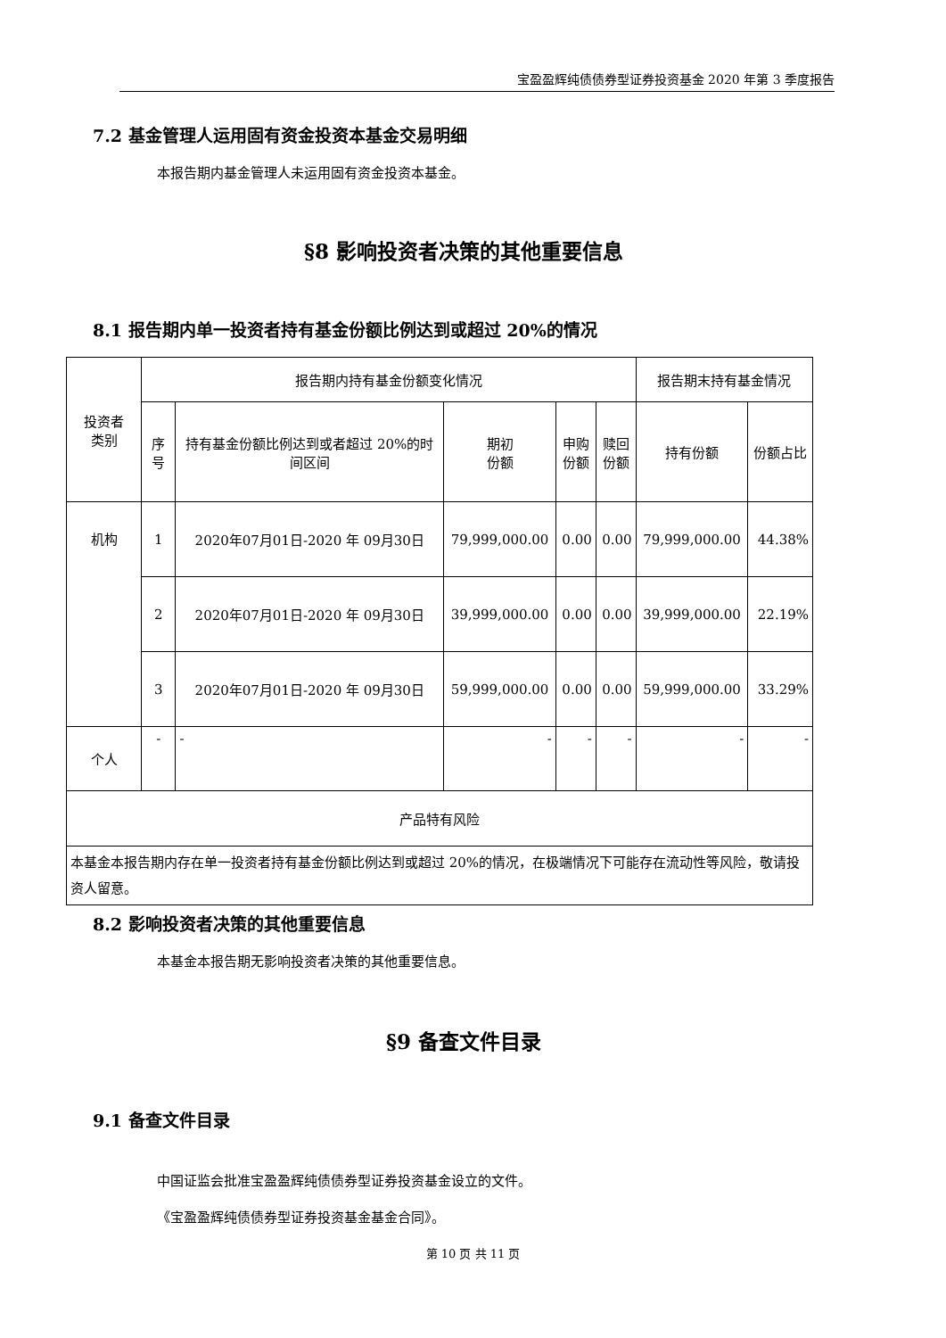宝盈盈辉纯债债券型证券投资基金 2020 年第 3 季度报告
7.2 基金管理人运用固有资金投资本基金交易明细
本报告期内基金管理人未运用固有资金投资本基金。
§8 影响投资者决策的其他重要信息
8.1 报告期内单一投资者持有基金份额比例达到或超过 20%的情况
| 投资者 类别 | 报告期内持有基金份额变化情况 | | | | | 报告期末持有基金情况 | |
| --- | --- | --- | --- | --- | --- | --- | --- |
| | 序号 | 持有基金份额比例达到或者超过 20%的时间区间 | 期初 份额 | 申购 份额 | 赎回 份额 | 持有份额 | 份额占比 |
| 机构 | 1 | 2020年07月01日-2020 年 09月30日 | 79,999,000.00 | 0.00 | 0.00 | 79,999,000.00 | 44.38% |
| | 2 | 2020年07月01日-2020 年 09月30日 | 39,999,000.00 | 0.00 | 0.00 | 39,999,000.00 | 22.19% |
| | 3 | 2020年07月01日-2020 年 09月30日 | 59,999,000.00 | 0.00 | 0.00 | 59,999,000.00 | 33.29% |
| 个人 | - | - | - | - | - | - | - |
| 产品特有风险 | | | | | | | |
| 本基金本报告期内存在单一投资者持有基金份额比例达到或超过 20%的情况，在极端情况下可能存在流动性等风险，敬请投资人留意。 | | | | | | | |
8.2 影响投资者决策的其他重要信息
本基金本报告期无影响投资者决策的其他重要信息。
§9 备查文件目录
9.1 备查文件目录
中国证监会批准宝盈盈辉纯债债券型证券投资基金设立的文件。
《宝盈盈辉纯债债券型证券投资基金基金合同》。
第 10 页 共 11 页